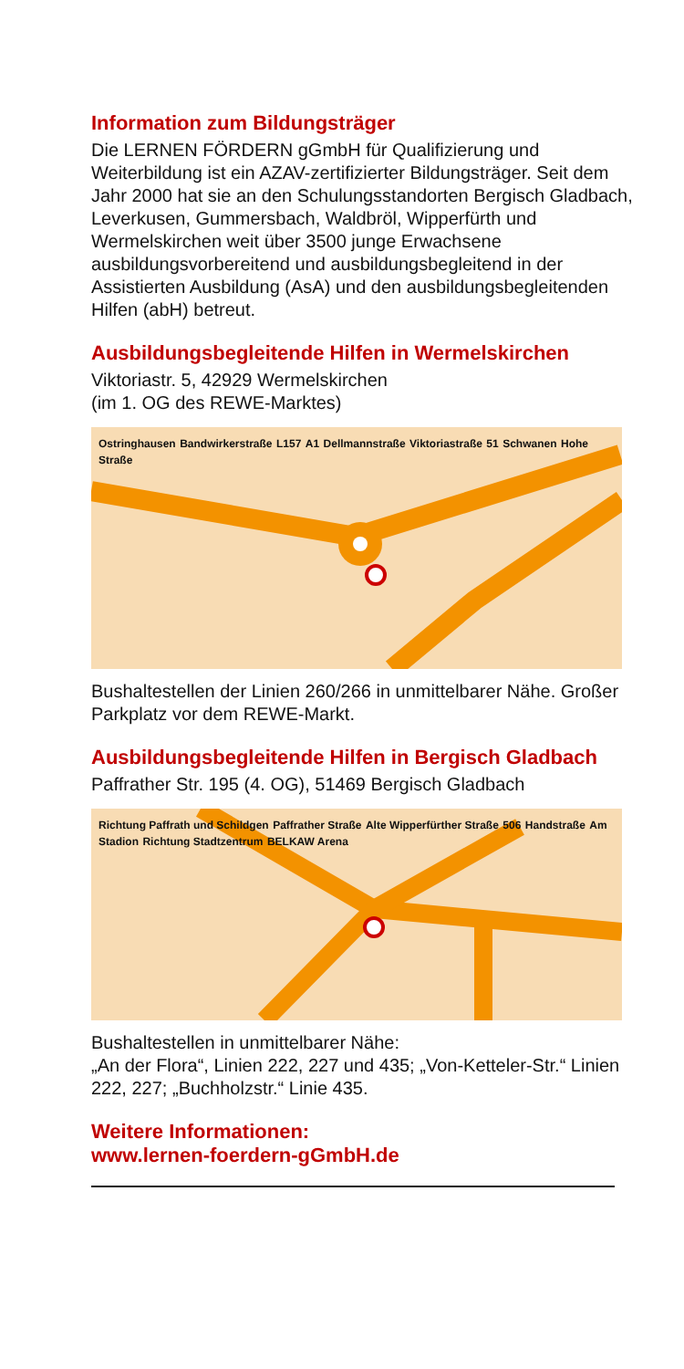Information zum Bildungsträger
Die LERNEN FÖRDERN gGmbH für Qualifizierung und Weiterbildung ist ein AZAV-zertifizierter Bildungsträger. Seit dem Jahr 2000 hat sie an den Schulungsstandorten Bergisch Gladbach, Leverkusen, Gummersbach, Waldbröl, Wipperfürth und Wermelskirchen weit über 3500 junge Erwachsene ausbildungsvorbereitend und ausbildungsbegleitend in der Assistierten Ausbildung (AsA) und den ausbildungsbegleitenden Hilfen (abH) betreut.
Ausbildungsbegleitende Hilfen in Wermelskirchen
Viktoriastr. 5, 42929 Wermelskirchen
(im 1. OG des REWE-Marktes)
Ostringhausen Bandwirkerstraße L157 A1 Dellmannstraße Viktoriastraße 51 Schwanen Hohe Straße
Bushaltestellen der Linien 260/266 in unmittelbarer Nähe. Großer Parkplatz vor dem REWE-Markt.
Ausbildungsbegleitende Hilfen in Bergisch Gladbach
Paffrather Str. 195 (4. OG), 51469 Bergisch Gladbach
Richtung Paffrath und Schildgen Paffrather Straße Alte Wipperfürther Straße 506 Handstraße Am Stadion Richtung Stadtzentrum BELKAW Arena
Bushaltestellen in unmittelbarer Nähe:
„An der Flora“, Linien 222, 227 und 435; „Von-Ketteler-Str.“ Linien 222, 227; „Buchholzstr.“ Linie 435.
Weitere Informationen:
www.lernen-foerdern-gGmbH.de